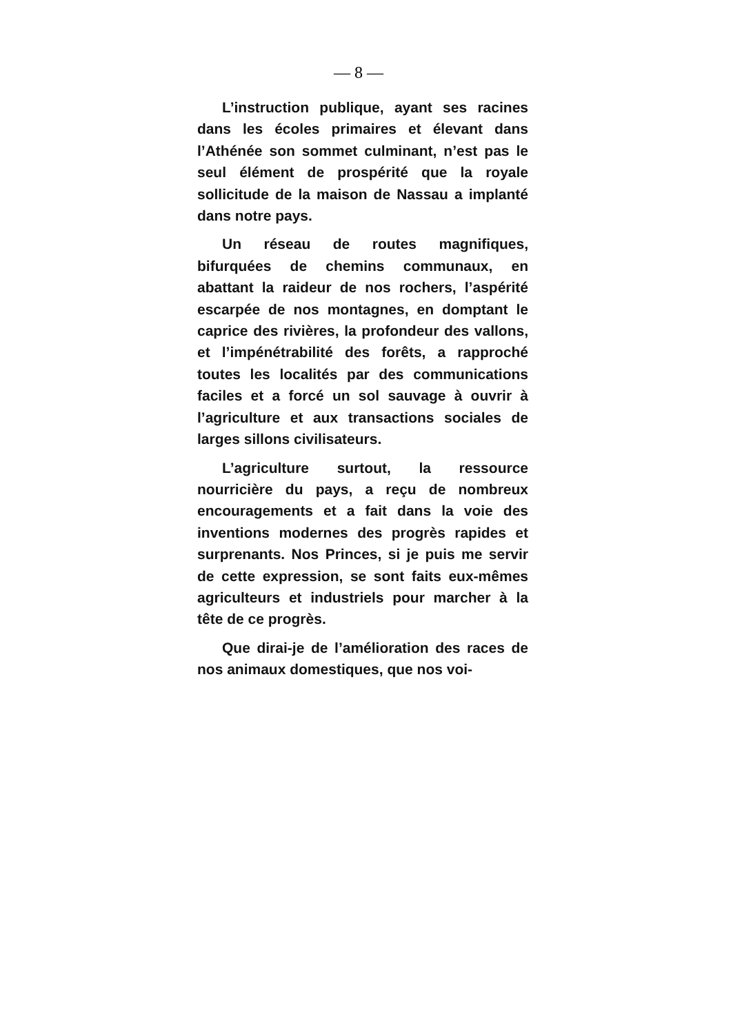— 8 —
L’instruction publique, ayant ses racines dans les écoles primaires et élevant dans l’Athénée son sommet culminant, n’est pas le seul élément de prospérité que la royale sollicitude de la maison de Nassau a implanté dans notre pays.
Un réseau de routes magnifiques, bifurquées de chemins communaux, en abattant la raideur de nos rochers, l’aspérité escarpée de nos montagnes, en domptant le caprice des rivières, la profondeur des vallons, et l’impénétrabilité des forêts, a rapproché toutes les localités par des communications faciles et a forcé un sol sauvage à ouvrir à l’agriculture et aux transactions sociales de larges sillons civilisateurs.
L’agriculture surtout, la ressource nourricière du pays, a reçu de nombreux encouragements et a fait dans la voie des inventions modernes des progrès rapides et surprenants. Nos Princes, si je puis me servir de cette expression, se sont faits eux-mêmes agriculteurs et industriels pour marcher à la tête de ce progrès.
Que dirai-je de l’amélioration des races de nos animaux domestiques, que nos voi-